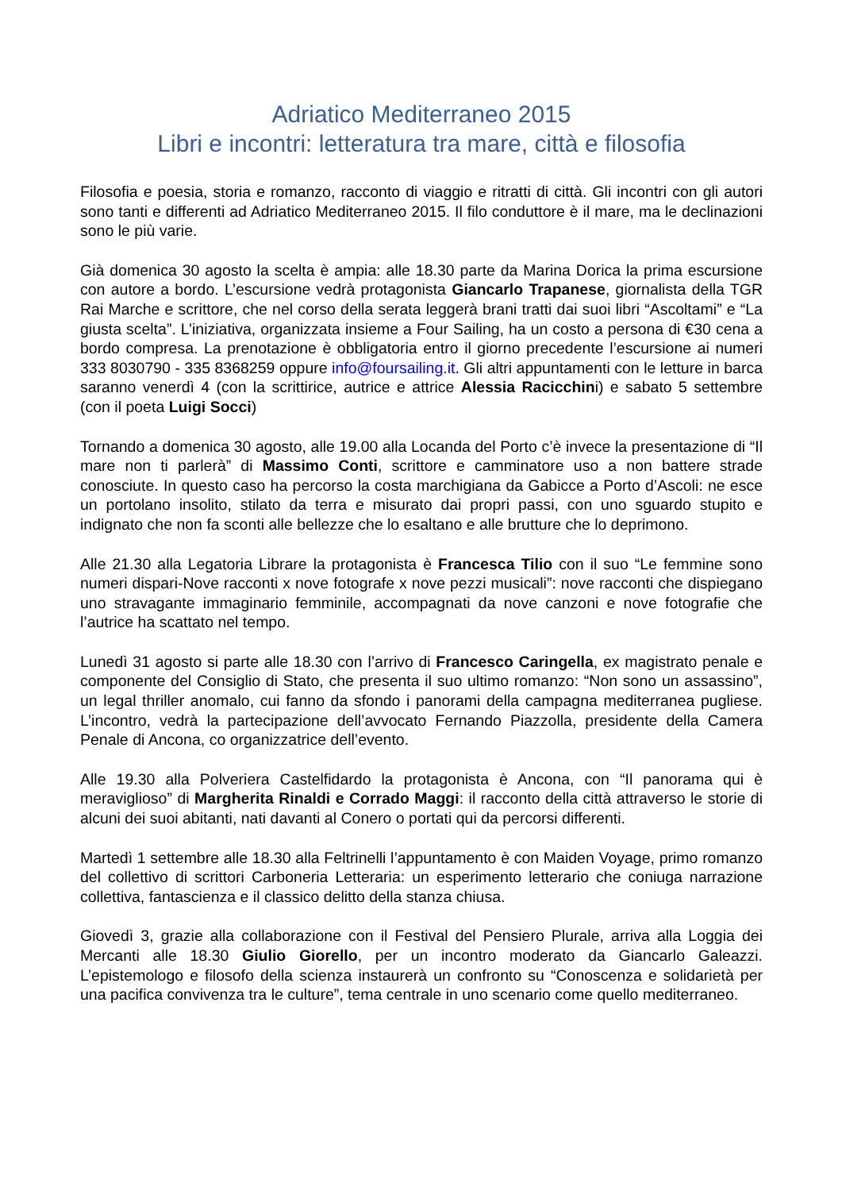Adriatico Mediterraneo 2015
Libri e incontri: letteratura tra mare, città e filosofia
Filosofia e poesia, storia e romanzo, racconto di viaggio e ritratti di città. Gli incontri con gli autori sono tanti e differenti ad Adriatico Mediterraneo 2015. Il filo conduttore è il mare, ma le declinazioni sono le più varie.
Già domenica 30 agosto la scelta è ampia: alle 18.30 parte da Marina Dorica la prima escursione con autore a bordo. L’escursione vedrà protagonista Giancarlo Trapanese, giornalista della TGR Rai Marche e scrittore, che nel corso della serata leggerà brani tratti dai suoi libri “Ascoltami” e “La giusta scelta”. L’iniziativa, organizzata insieme a Four Sailing, ha un costo a persona di €30 cena a bordo compresa. La prenotazione è obbligatoria entro il giorno precedente l’escursione ai numeri 333 8030790 - 335 8368259 oppure info@foursailing.it. Gli altri appuntamenti con le letture in barca saranno venerdì 4 (con la scrittirice, autrice e attrice Alessia Racicchini) e sabato 5 settembre (con il poeta Luigi Socci)
Tornando a domenica 30 agosto, alle 19.00 alla Locanda del Porto c’è invece la presentazione di “Il mare non ti parlerà” di Massimo Conti, scrittore e camminatore uso a non battere strade conosciute. In questo caso ha percorso la costa marchigiana da Gabicce a Porto d’Ascoli: ne esce un portolano insolito, stilato da terra e misurato dai propri passi, con uno sguardo stupito e indignato che non fa sconti alle bellezze che lo esaltano e alle brutture che lo deprimono.
Alle 21.30 alla Legatoria Librare la protagonista è Francesca Tilio con il suo “Le femmine sono numeri dispari-Nove racconti x nove fotografe x nove pezzi musicali”: nove racconti che dispiegano uno stravagante immaginario femminile, accompagnati da nove canzoni e nove fotografie che l’autrice ha scattato nel tempo.
Lunedì 31 agosto si parte alle 18.30 con l’arrivo di Francesco Caringella, ex magistrato penale e componente del Consiglio di Stato, che presenta il suo ultimo romanzo: “Non sono un assassino”, un legal thriller anomalo, cui fanno da sfondo i panorami della campagna mediterranea pugliese. L’incontro, vedrà la partecipazione dell’avvocato Fernando Piazzolla, presidente della Camera Penale di Ancona, co organizzatrice dell’evento.
Alle 19.30 alla Polveriera Castelfidardo la protagonista è Ancona, con “Il panorama qui è meraviglioso” di Margherita Rinaldi e Corrado Maggi: il racconto della città attraverso le storie di alcuni dei suoi abitanti, nati davanti al Conero o portati qui da percorsi differenti.
Martedì 1 settembre alle 18.30 alla Feltrinelli l’appuntamento è con Maiden Voyage, primo romanzo del collettivo di scrittori Carboneria Letteraria: un esperimento letterario che coniuga narrazione collettiva, fantascienza e il classico delitto della stanza chiusa.
Giovedì 3, grazie alla collaborazione con il Festival del Pensiero Plurale, arriva alla Loggia dei Mercanti alle 18.30 Giulio Giorello, per un incontro moderato da Giancarlo Galeazzi. L’epistemologo e filosofo della scienza instaurerà un confronto su “Conoscenza e solidarietà per una pacifica convivenza tra le culture”, tema centrale in uno scenario come quello mediterraneo.